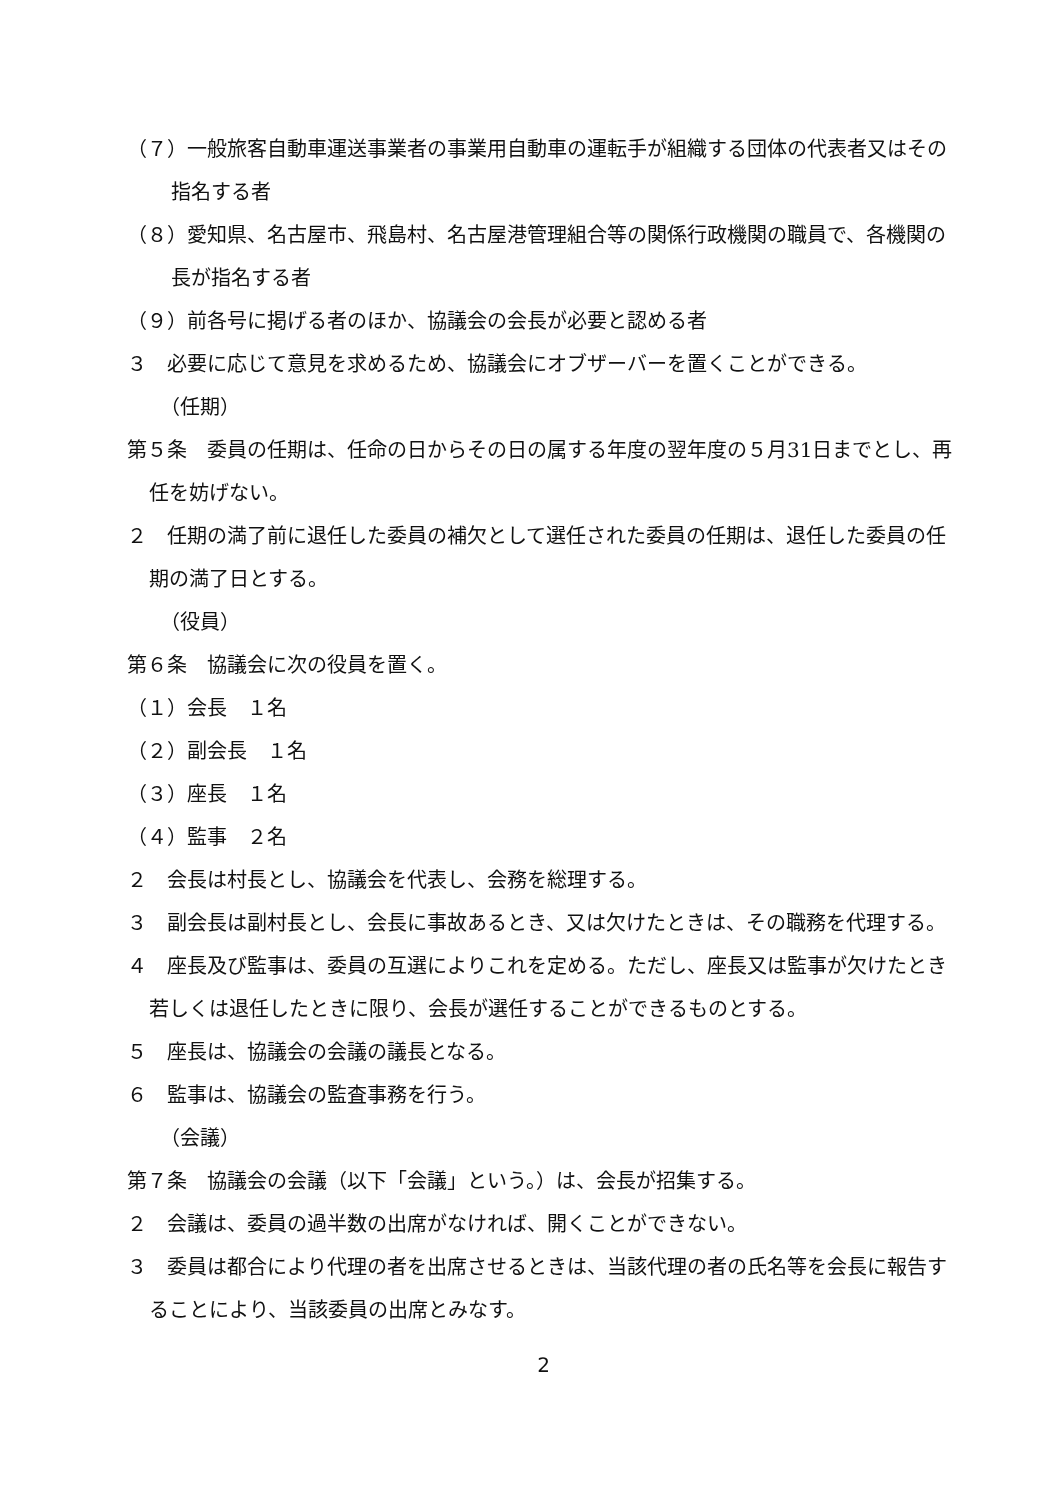（７）一般旅客自動車運送事業者の事業用自動車の運転手が組織する団体の代表者又はその指名する者
（８）愛知県、名古屋市、飛島村、名古屋港管理組合等の関係行政機関の職員で、各機関の長が指名する者
（９）前各号に掲げる者のほか、協議会の会長が必要と認める者
３　必要に応じて意見を求めるため、協議会にオブザーバーを置くことができる。
（任期）
第５条　委員の任期は、任命の日からその日の属する年度の翌年度の５月31日までとし、再任を妨げない。
２　任期の満了前に退任した委員の補欠として選任された委員の任期は、退任した委員の任期の満了日とする。
（役員）
第６条　協議会に次の役員を置く。
（１）会長　１名
（２）副会長　１名
（３）座長　１名
（４）監事　２名
２　会長は村長とし、協議会を代表し、会務を総理する。
３　副会長は副村長とし、会長に事故あるとき、又は欠けたときは、その職務を代理する。
４　座長及び監事は、委員の互選によりこれを定める。ただし、座長又は監事が欠けたとき若しくは退任したときに限り、会長が選任することができるものとする。
５　座長は、協議会の会議の議長となる。
６　監事は、協議会の監査事務を行う。
（会議）
第７条　協議会の会議（以下「会議」という。）は、会長が招集する。
２　会議は、委員の過半数の出席がなければ、開くことができない。
３　委員は都合により代理の者を出席させるときは、当該代理の者の氏名等を会長に報告することにより、当該委員の出席とみなす。
2